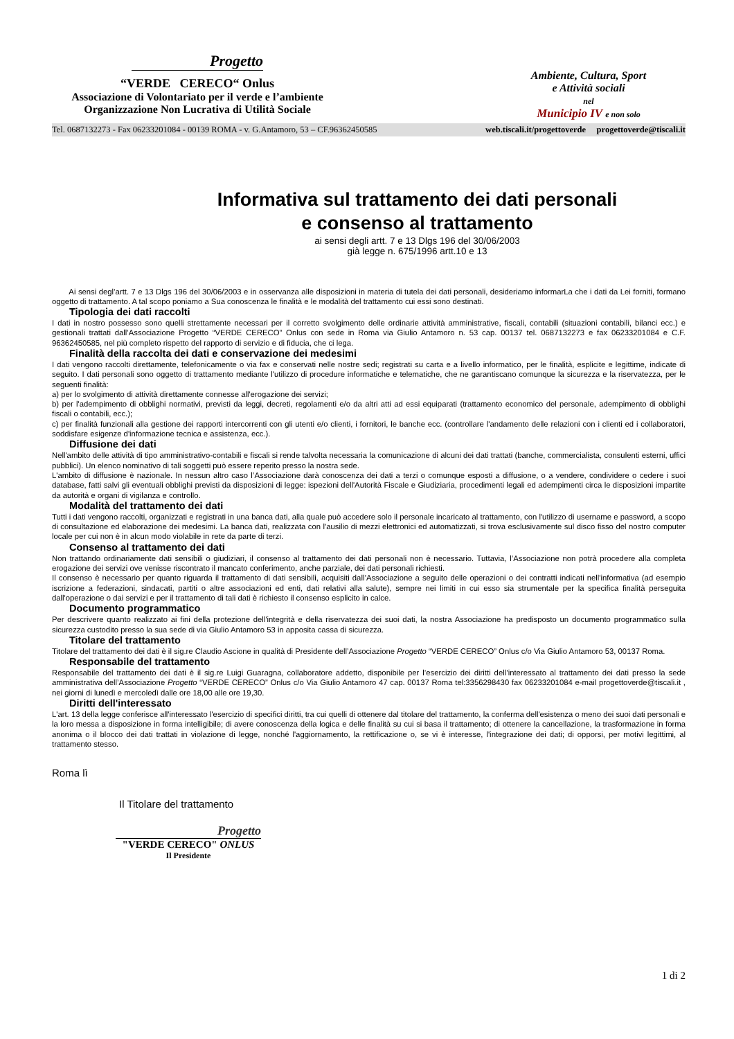Progetto
“VERDE CERECO“ Onlus
Associazione di Volontariato per il verde e l’ambiente
Organizzazione Non Lucrativa di Utilità Sociale
Ambiente, Cultura, Sport
e Attività sociali
nel
Municipio IV e non solo
Tel. 0687132273 - Fax 06233201084 - 00139 ROMA - v. G.Antamoro, 53 – CF.96362450585 web.tiscali.it/progettoverde progettoverde@tiscali.it
Informativa sul trattamento dei dati personali
e consenso al trattamento
ai sensi degli artt. 7 e 13 Dlgs 196 del 30/06/2003
già legge n. 675/1996 artt.10 e 13
Ai sensi degl’artt. 7 e 13 Dlgs 196 del 30/06/2003 e in osservanza alle disposizioni in materia di tutela dei dati personali, desideriamo informarLa che i dati da Lei forniti, formano oggetto di trattamento. A tal scopo poniamo a Sua conoscenza le finalità e le modalità del trattamento cui essi sono destinati.
Tipologia dei dati raccolti
I dati in nostro possesso sono quelli strettamente necessari per il corretto svolgimento delle ordinarie attività amministrative, fiscali, contabili (situazioni contabili, bilanci ecc.) e gestionali trattati dall’Associazione Progetto “VERDE CERECO” Onlus con sede in Roma via Giulio Antamoro n. 53 cap. 00137 tel. 0687132273 e fax 06233201084 e C.F. 96362450585, nel più completo rispetto del rapporto di servizio e di fiducia, che ci lega.
Finalità della raccolta dei dati e conservazione dei medesimi
I dati vengono raccolti direttamente, telefonicamente o via fax e conservati nelle nostre sedi; registrati su carta e a livello informatico, per le finalità, esplicite e legittime, indicate di seguito. I dati personali sono oggetto di trattamento mediante l'utilizzo di procedure informatiche e telematiche, che ne garantiscano comunque la sicurezza e la riservatezza, per le seguenti finalità:
a) per lo svolgimento di attività direttamente connesse all'erogazione dei servizi;
b) per l'adempimento di obblighi normativi, previsti da leggi, decreti, regolamenti e/o da altri atti ad essi equiparati (trattamento economico del personale, adempimento di obblighi fiscali o contabili, ecc.);
c) per finalità funzionali alla gestione dei rapporti intercorrenti con gli utenti e/o clienti, i fornitori, le banche ecc. (controllare l'andamento delle relazioni con i clienti ed i collaboratori, soddisfare esigenze d'informazione tecnica e assistenza, ecc.).
Diffusione dei dati
Nell'ambito delle attività di tipo amministrativo-contabili e fiscali si rende talvolta necessaria la comunicazione di alcuni dei dati trattati (banche, commercialista, consulenti esterni, uffici pubblici). Un elenco nominativo di tali soggetti può essere reperito presso la nostra sede.
L'ambito di diffusione è nazionale. In nessun altro caso l’Associazione darà conoscenza dei dati a terzi o comunque esposti a diffusione, o a vendere, condividere o cedere i suoi database, fatti salvi gli eventuali obblighi previsti da disposizioni di legge: ispezioni dell'Autorità Fiscale e Giudiziaria, procedimenti legali ed adempimenti circa le disposizioni impartite da autorità e organi di vigilanza e controllo.
Modalità del trattamento dei dati
Tutti i dati vengono raccolti, organizzati e registrati in una banca dati, alla quale può accedere solo il personale incaricato al trattamento, con l'utilizzo di username e password, a scopo di consultazione ed elaborazione dei medesimi. La banca dati, realizzata con l'ausilio di mezzi elettronici ed automatizzati, si trova esclusivamente sul disco fisso del nostro computer locale per cui non è in alcun modo violabile in rete da parte di terzi.
Consenso al trattamento dei dati
Non trattando ordinariamente dati sensibili o giudiziari, il consenso al trattamento dei dati personali non è necessario. Tuttavia, l’Associazione non potrà procedere alla completa erogazione dei servizi ove venisse riscontrato il mancato conferimento, anche parziale, dei dati personali richiesti.
Il consenso è necessario per quanto riguarda il trattamento di dati sensibili, acquisiti dall’Associazione a seguito delle operazioni o dei contratti indicati nell'informativa (ad esempio iscrizione a federazioni, sindacati, partiti o altre associazioni ed enti, dati relativi alla salute), sempre nei limiti in cui esso sia strumentale per la specifica finalità perseguita dall'operazione o dai servizi e per il trattamento di tali dati è richiesto il consenso esplicito in calce.
Documento programmatico
Per descrivere quanto realizzato ai fini della protezione dell'integrità e della riservatezza dei suoi dati, la nostra Associazione ha predisposto un documento programmatico sulla sicurezza custodito presso la sua sede di via Giulio Antamoro 53 in apposita cassa di sicurezza.
Titolare del trattamento
Titolare del trattamento dei dati è il sig.re Claudio Ascione in qualità di Presidente dell’Associazione Progetto “VERDE CERECO” Onlus c/o Via Giulio Antamoro 53, 00137 Roma.
Responsabile del trattamento
Responsabile del trattamento dei dati è il sig.re Luigi Guaragna, collaboratore addetto, disponibile per l’esercizio dei diritti dell’interessato al trattamento dei dati presso la sede amministrativa dell’Associazione Progetto “VERDE CERECO” Onlus c/o Via Giulio Antamoro 47 cap. 00137 Roma tel:3356298430 fax 06233201084 e-mail progettoverde@tiscali.it , nei giorni di lunedì e mercoledì dalle ore 18,00 alle ore 19,30.
Diritti dell'interessato
L'art. 13 della legge conferisce all'interessato l'esercizio di specifici diritti, tra cui quelli di ottenere dal titolare del trattamento, la conferma dell'esistenza o meno dei suoi dati personali e la loro messa a disposizione in forma intelligibile; di avere conoscenza della logica e delle finalità su cui si basa il trattamento; di ottenere la cancellazione, la trasformazione in forma anonima o il blocco dei dati trattati in violazione di legge, nonché l'aggiornamento, la rettificazione o, se vi è interesse, l'integrazione dei dati; di opporsi, per motivi legittimi, al trattamento stesso.
Roma lì
Il Titolare del trattamento
Progetto
"VERDE CERECO" ONLUS
Il Presidente
1 di 2